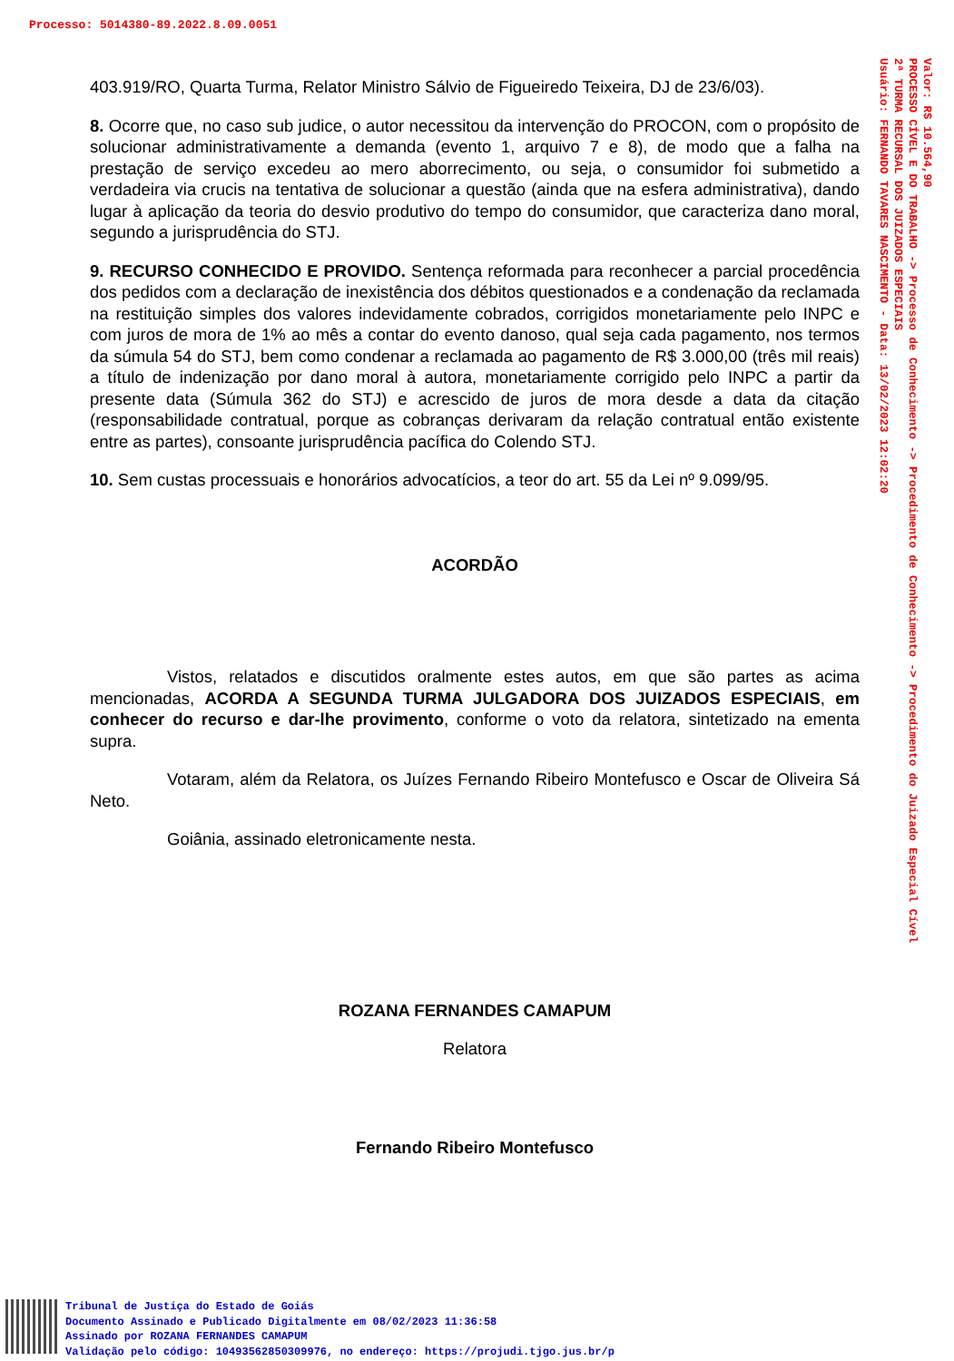Processo: 5014380-89.2022.8.09.0051
403.919/RO, Quarta Turma, Relator Ministro Sálvio de Figueiredo Teixeira, DJ de 23/6/03).
8. Ocorre que, no caso sub judice, o autor necessitou da intervenção do PROCON, com o propósito de solucionar administrativamente a demanda (evento 1, arquivo 7 e 8), de modo que a falha na prestação de serviço excedeu ao mero aborrecimento, ou seja, o consumidor foi submetido a verdadeira via crucis na tentativa de solucionar a questão (ainda que na esfera administrativa), dando lugar à aplicação da teoria do desvio produtivo do tempo do consumidor, que caracteriza dano moral, segundo a jurisprudência do STJ.
9. RECURSO CONHECIDO E PROVIDO. Sentença reformada para reconhecer a parcial procedência dos pedidos com a declaração de inexistência dos débitos questionados e a condenação da reclamada na restituição simples dos valores indevidamente cobrados, corrigidos monetariamente pelo INPC e com juros de mora de 1% ao mês a contar do evento danoso, qual seja cada pagamento, nos termos da súmula 54 do STJ, bem como condenar a reclamada ao pagamento de R$ 3.000,00 (três mil reais) a título de indenização por dano moral à autora, monetariamente corrigido pelo INPC a partir da presente data (Súmula 362 do STJ) e acrescido de juros de mora desde a data da citação (responsabilidade contratual, porque as cobranças derivaram da relação contratual então existente entre as partes), consoante jurisprudência pacífica do Colendo STJ.
10. Sem custas processuais e honorários advocatícios, a teor do art. 55 da Lei nº 9.099/95.
ACORDÃO
Vistos, relatados e discutidos oralmente estes autos, em que são partes as acima mencionadas, ACORDA A SEGUNDA TURMA JULGADORA DOS JUIZADOS ESPECIAIS, em conhecer do recurso e dar-lhe provimento, conforme o voto da relatora, sintetizado na ementa supra.
Votaram, além da Relatora, os Juízes Fernando Ribeiro Montefusco e Oscar de Oliveira Sá Neto.
Goiânia, assinado eletronicamente nesta.
ROZANA FERNANDES CAMAPUM
Relatora
Fernando Ribeiro Montefusco
Valor: R$ 10.564,90 PROCESSO CÍVEL E DO TRABALHO -> Processo de Conhecimento -> Procedimento de Conhecimento -> Procedimento do Juizado Especial Cível 2ª TURMA RECURSAL DOS JUIZADOS ESPECIAIS Usuário: FERNANDO TAVARES NASCIMENTO - Data: 13/02/2023 12:02:20
Tribunal de Justiça do Estado de Goiás
Documento Assinado e Publicado Digitalmente em 08/02/2023 11:36:58
Assinado por ROZANA FERNANDES CAMAPUM
Validação pelo código: 10493562850309976, no endereço: https://projudi.tjgo.jus.br/p